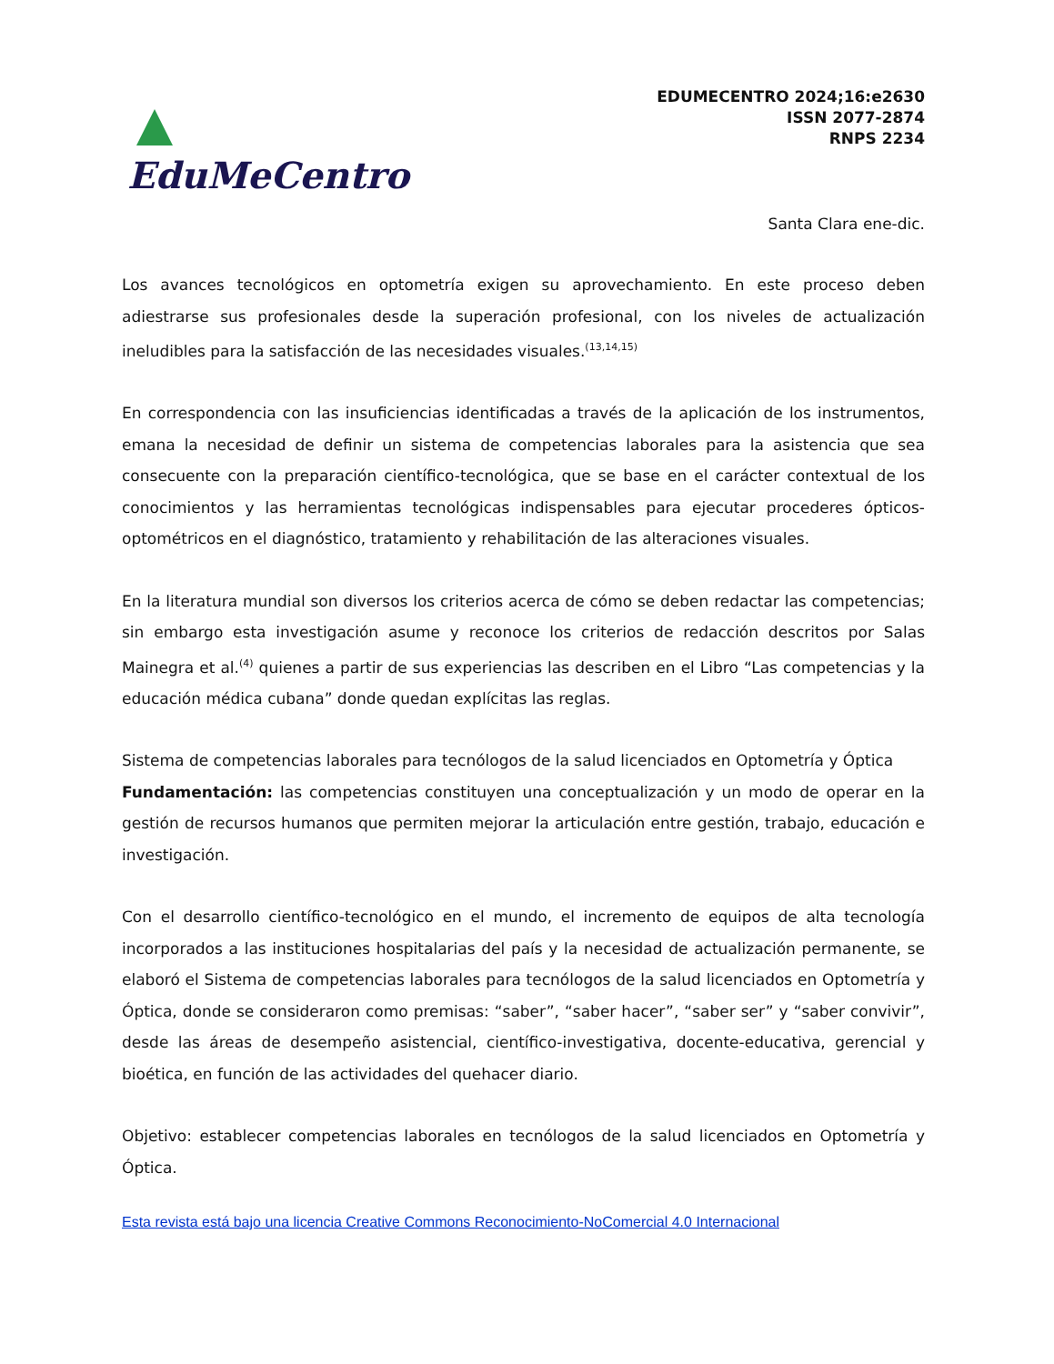EduMeCentro
EDUMECENTRO 2024;16:e2630
ISSN 2077-2874
RNPS 2234
Santa Clara ene-dic.
Los avances tecnológicos en optometría exigen su aprovechamiento. En este proceso deben adiestrarse sus profesionales desde la superación profesional, con los niveles de actualización ineludibles para la satisfacción de las necesidades visuales.<sup>(13,14,15)</sup>
En correspondencia con las insuficiencias identificadas a través de la aplicación de los instrumentos, emana la necesidad de definir un sistema de competencias laborales para la asistencia que sea consecuente con la preparación científico-tecnológica, que se base en el carácter contextual de los conocimientos y las herramientas tecnológicas indispensables para ejecutar procederes ópticos-optométricos en el diagnóstico, tratamiento y rehabilitación de las alteraciones visuales.
En la literatura mundial son diversos los criterios acerca de cómo se deben redactar las competencias; sin embargo esta investigación asume y reconoce los criterios de redacción descritos por Salas Mainegra et al.<sup>(4)</sup> quienes a partir de sus experiencias las describen en el Libro “Las competencias y la educación médica cubana” donde quedan explícitas las reglas.
Sistema de competencias laborales para tecnólogos de la salud licenciados en Optometría y Óptica
Fundamentación: las competencias constituyen una conceptualización y un modo de operar en la gestión de recursos humanos que permiten mejorar la articulación entre gestión, trabajo, educación e investigación.
Con el desarrollo científico-tecnológico en el mundo, el incremento de equipos de alta tecnología incorporados a las instituciones hospitalarias del país y la necesidad de actualización permanente, se elaboró el Sistema de competencias laborales para tecnólogos de la salud licenciados en Optometría y Óptica, donde se consideraron como premisas: “saber”, “saber hacer”, “saber ser” y “saber convivir”, desde las áreas de desempeño asistencial, científico-investigativa, docente-educativa, gerencial y bioética, en función de las actividades del quehacer diario.
Objetivo: establecer competencias laborales en tecnólogos de la salud licenciados en Optometría y Óptica.
Esta revista está bajo una licencia Creative Commons Reconocimiento-NoComercial 4.0 Internacional